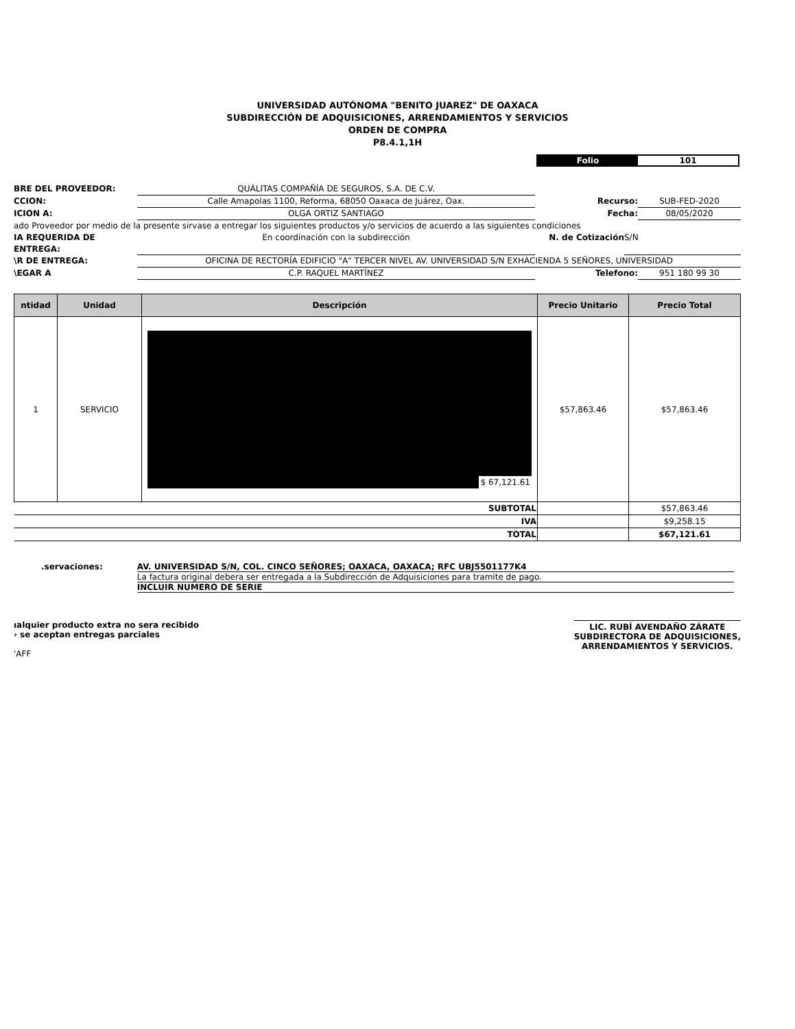UNIVERSIDAD AUTÓNOMA "BENITO JUAREZ" DE OAXACA
SUBDIRECCIÓN DE ADQUISICIONES, ARRENDAMIENTOS Y SERVICIOS
ORDEN DE COMPRA
P8.4.1,1H
Folio 101
BRE DEL PROVEEDOR: QUÁLITAS COMPAÑÍA DE SEGUROS, S.A. DE C.V.
CCION: Calle Amapolas 1100, Reforma, 68050 Oaxaca de Juárez, Oax. Recurso: SUB-FED-2020
ICION A: OLGA ORTIZ SANTIAGO Fecha: 08/05/2020
ado Proveedor por medio de la presente sirvase a entregar los siguientes productos y/o servicios de acuerdo a las siguientes condiciones
IA REQUERIDA DE ENTREGA: En coordinación con la subdirección N. de Cotización S/N
\R DE ENTREGA: OFICINA DE RECTORÍA EDIFICIO "A" TERCER NIVEL AV. UNIVERSIDAD S/N EXHACIENDA 5 SEÑORES, UNIVERSIDAD
\EGAR A C.P. RAQUEL MARTÍNEZ Telefono: 951 180 99 30
| ntidad | Unidad | Descripción | Precio Unitario | Precio Total |
| --- | --- | --- | --- | --- |
| 1 | SERVICIO | $ 67,121.61 | $57,863.46 | $57,863.46 |
| SUBTOTAL | | | | $57,863.46 |
| IVA | | | | $9,258.15 |
| TOTAL | | | | $67,121.61 |
.servaciones: AV. UNIVERSIDAD S/N, COL. CINCO SEÑORES; OAXACA, OAXACA; RFC UBJ5501177K4
La factura original debera ser entregada a la Subdirección de Adquisiciones para tramite de pago.
INCLUIR NUMERO DE SERIE
ıalquier producto extra no sera recibido
› se aceptan entregas parciales
'AFF
LIC. RUBÍ AVENDAÑO ZÁRATE
SUBDIRECTORA DE ADQUISICIONES,
ARRENDAMIENTOS Y SERVICIOS.